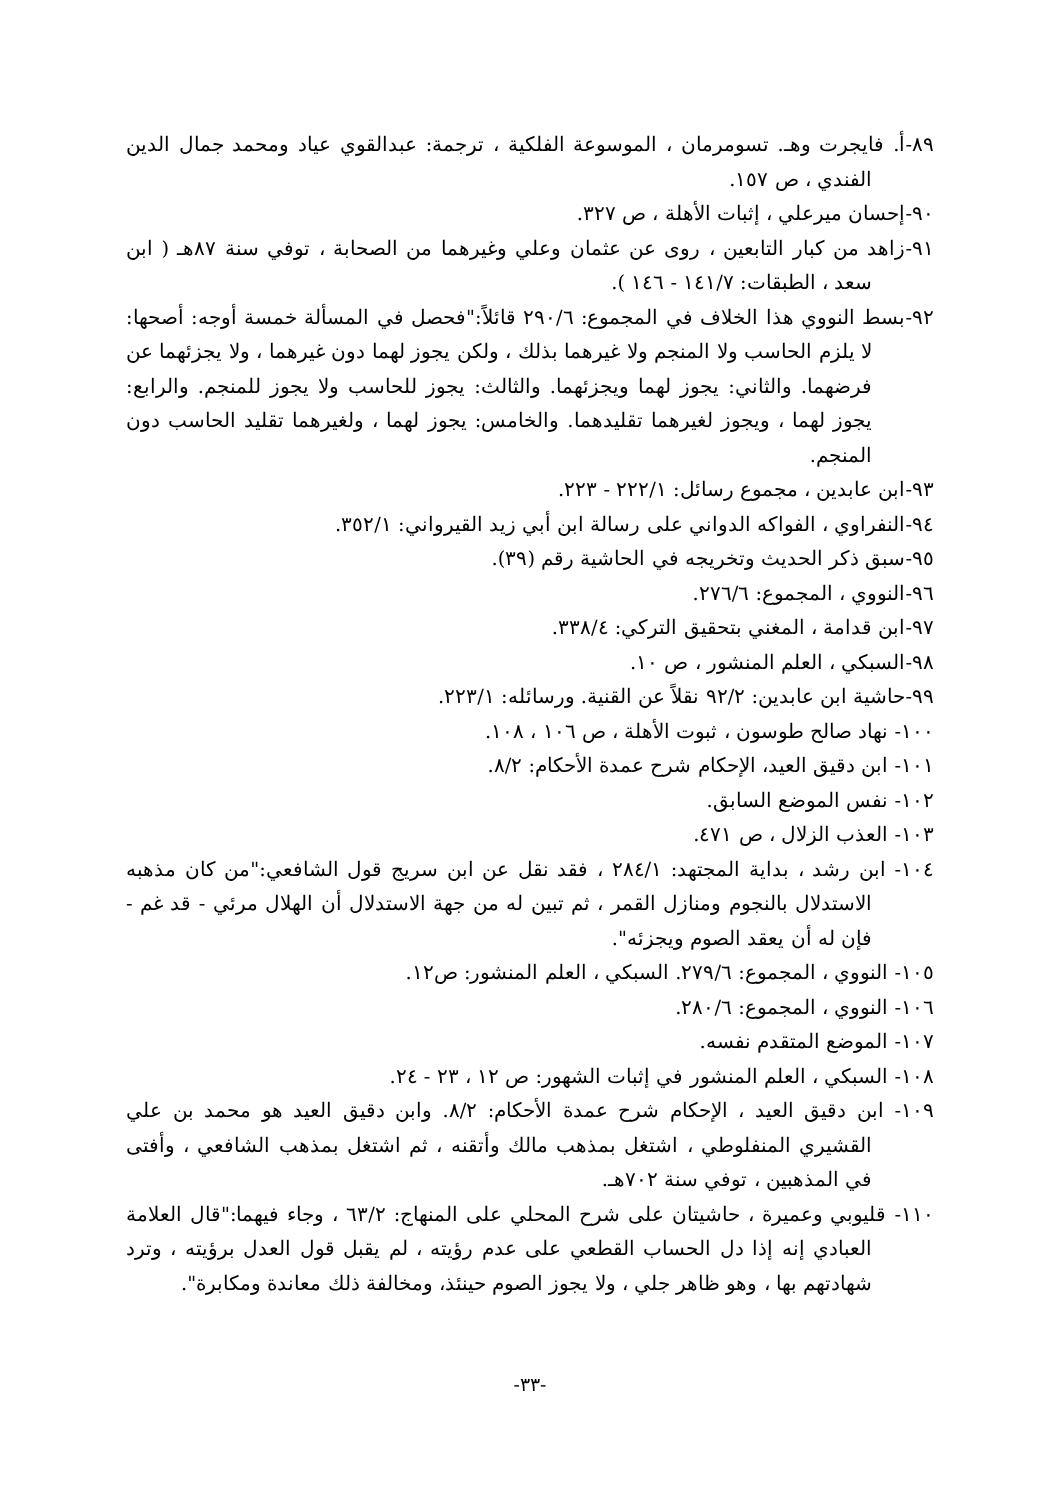٨٩-أ. فايجرت وهـ. تسومرمان ، الموسوعة الفلكية ، ترجمة: عبدالقوي عياد ومحمد جمال الدين الفندي ، ص ١٥٧.
٩٠-إحسان ميرعلي ، إثبات الأهلة ، ص ٣٢٧.
٩١-زاهد من كبار التابعين ، روى عن عثمان وعلي وغيرهما من الصحابة ، توفي سنة ٨٧هـ ( ابن سعد ، الطبقات: ١٤١/٧ - ١٤٦ ).
٩٢-بسط النووي هذا الخلاف في المجموع: ٢٩٠/٦ قائلاً:"فحصل في المسألة خمسة أوجه: أصحها: لا يلزم الحاسب ولا المنجم ولا غيرهما بذلك ، ولكن يجوز لهما دون غيرهما ، ولا يجزئهما عن فرضهما. والثاني: يجوز لهما ويجزئهما. والثالث: يجوز للحاسب ولا يجوز للمنجم. والرابع: يجوز لهما ، ويجوز لغيرهما تقليدهما. والخامس: يجوز لهما ، ولغيرهما تقليد الحاسب دون المنجم.
٩٣-ابن عابدين ، مجموع رسائل: ٢٢٢/١ - ٢٢٣.
٩٤-النفراوي ، الفواكه الدواني على رسالة ابن أبي زيد القيرواني: ٣٥٢/١.
٩٥-سبق ذكر الحديث وتخريجه في الحاشية رقم (٣٩).
٩٦-النووي ، المجموع: ٢٧٦/٦.
٩٧-ابن قدامة ، المغني بتحقيق التركي: ٣٣٨/٤.
٩٨-السبكي ، العلم المنشور ، ص ١٠.
٩٩-حاشية ابن عابدين: ٩٢/٢ نقلاً عن القنية. ورسائله: ٢٢٣/١.
١٠٠- نهاد صالح طوسون ، ثبوت الأهلة ، ص ١٠٦ ، ١٠٨.
١٠١- ابن دقيق العيد، الإحكام شرح عمدة الأحكام: ٨/٢.
١٠٢- نفس الموضع السابق.
١٠٣- العذب الزلال ، ص ٤٧١.
١٠٤- ابن رشد ، بداية المجتهد: ٢٨٤/١ ، فقد نقل عن ابن سريج قول الشافعي:"من كان مذهبه الاستدلال بالنجوم ومنازل القمر ، ثم تبين له من جهة الاستدلال أن الهلال مرئي - قد غم - فإن له أن يعقد الصوم ويجزئه".
١٠٥- النووي ، المجموع: ٢٧٩/٦. السبكي ، العلم المنشور: ص١٢.
١٠٦- النووي ، المجموع: ٢٨٠/٦.
١٠٧- الموضع المتقدم نفسه.
١٠٨- السبكي ، العلم المنشور في إثبات الشهور: ص ١٢ ، ٢٣ - ٢٤.
١٠٩- ابن دقيق العيد ، الإحكام شرح عمدة الأحكام: ٨/٢. وابن دقيق العيد هو محمد بن علي القشيري المنفلوطي ، اشتغل بمذهب مالك وأتقنه ، ثم اشتغل بمذهب الشافعي ، وأفتى في المذهبين ، توفي سنة ٧٠٢هـ.
١١٠- قليوبي وعميرة ، حاشيتان على شرح المحلي على المنهاج: ٦٣/٢ ، وجاء فيهما:"قال العلامة العبادي إنه إذا دل الحساب القطعي على عدم رؤيته ، لم يقبل قول العدل برؤيته ، وترد شهادتهم بها ، وهو ظاهر جلي ، ولا يجوز الصوم حينئذ، ومخالفة ذلك معاندة ومكابرة".
-٣٣-